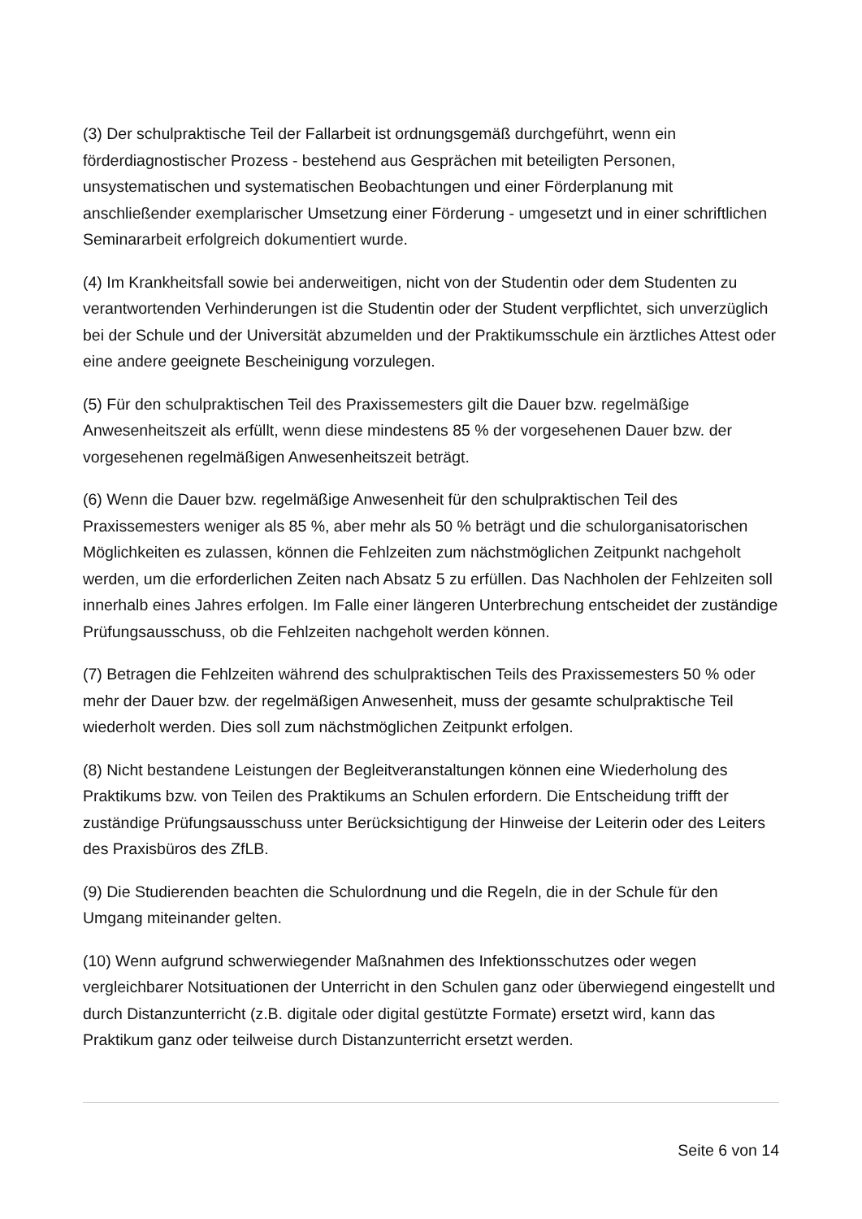(3) Der schulpraktische Teil der Fallarbeit ist ordnungsgemäß durchgeführt, wenn ein förderdiagnostischer Prozess - bestehend aus Gesprächen mit beteiligten Personen, unsystematischen und systematischen Beobachtungen und einer Förderplanung mit anschließender exemplarischer Umsetzung einer Förderung - umgesetzt und in einer schriftlichen Seminararbeit erfolgreich dokumentiert wurde.
(4) Im Krankheitsfall sowie bei anderweitigen, nicht von der Studentin oder dem Studenten zu verantwortenden Verhinderungen ist die Studentin oder der Student verpflichtet, sich unverzüglich bei der Schule und der Universität abzumelden und der Praktikumsschule ein ärztliches Attest oder eine andere geeignete Bescheinigung vorzulegen.
(5) Für den schulpraktischen Teil des Praxissemesters gilt die Dauer bzw. regelmäßige Anwesenheitszeit als erfüllt, wenn diese mindestens 85 % der vorgesehenen Dauer bzw. der vorgesehenen regelmäßigen Anwesenheitszeit beträgt.
(6) Wenn die Dauer bzw. regelmäßige Anwesenheit für den schulpraktischen Teil des Praxissemesters weniger als 85 %, aber mehr als 50 % beträgt und die schulorganisatorischen Möglichkeiten es zulassen, können die Fehlzeiten zum nächstmöglichen Zeitpunkt nachgeholt werden, um die erforderlichen Zeiten nach Absatz 5 zu erfüllen. Das Nachholen der Fehlzeiten soll innerhalb eines Jahres erfolgen. Im Falle einer längeren Unterbrechung entscheidet der zuständige Prüfungsausschuss, ob die Fehlzeiten nachgeholt werden können.
(7) Betragen die Fehlzeiten während des schulpraktischen Teils des Praxissemesters 50 % oder mehr der Dauer bzw. der regelmäßigen Anwesenheit, muss der gesamte schulpraktische Teil wiederholt werden. Dies soll zum nächstmöglichen Zeitpunkt erfolgen.
(8) Nicht bestandene Leistungen der Begleitveranstaltungen können eine Wiederholung des Praktikums bzw. von Teilen des Praktikums an Schulen erfordern. Die Entscheidung trifft der zuständige Prüfungsausschuss unter Berücksichtigung der Hinweise der Leiterin oder des Leiters des Praxisbüros des ZfLB.
(9) Die Studierenden beachten die Schulordnung und die Regeln, die in der Schule für den Umgang miteinander gelten.
(10) Wenn aufgrund schwerwiegender Maßnahmen des Infektionsschutzes oder wegen vergleichbarer Notsituationen der Unterricht in den Schulen ganz oder überwiegend eingestellt und durch Distanzunterricht (z.B. digitale oder digital gestützte Formate) ersetzt wird, kann das Praktikum ganz oder teilweise durch Distanzunterricht ersetzt werden.
Seite 6 von 14